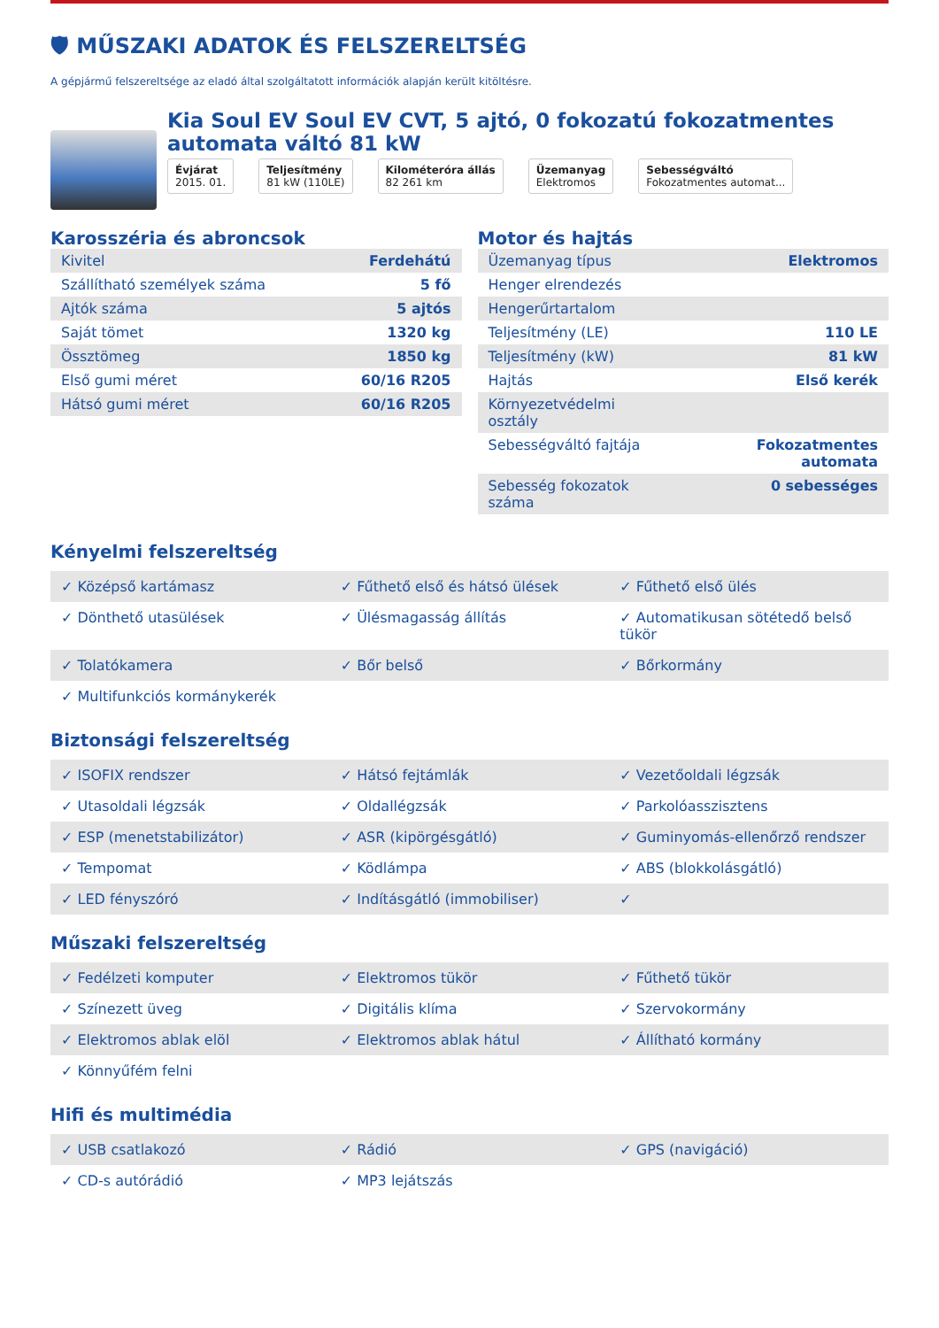🛡 MŰSZAKI ADATOK ÉS FELSZERELTSÉG
A gépjármű felszereltsége az eladó által szolgáltatott információk alapján került kitöltésre.
Kia Soul EV Soul EV CVT, 5 ajtó, 0 fokozatú fokozatmentes automata váltó 81 kW
Évjárat
2015. 01.
Teljesítmény
81 kW (110LE)
Kilométeróra állás
82 261 km
Üzemanyag
Elektromos
Sebességváltó
Fokozatmentes automat...
Karosszéria és abroncsok
| Kivitel | Ferdehátú |
| Szállítható személyek száma | 5 fő |
| Ajtók száma | 5 ajtós |
| Saját tömet | 1320 kg |
| Össztömeg | 1850 kg |
| Első gumi méret | 60/16 R205 |
| Hátsó gumi méret | 60/16 R205 |
Motor és hajtás
| Üzemanyag típus | Elektromos |
| Henger elrendezés | |
| Hengerűrtartalom | |
| Teljesítmény (LE) | 110 LE |
| Teljesítmény (kW) | 81 kW |
| Hajtás | Első kerék |
| Környezetvédelmi osztály | |
| Sebességváltó fajtája | Fokozatmentes automata |
| Sebesség fokozatok száma | 0 sebességes |
Kényelmi felszereltség
| Középső kartámasz | Fűthető első és hátsó ülések | Fűthető első ülés |
| Dönthető utasülések | Ülésmagasság állítás | Automatikusan sötétedő belső tükör |
| Tolatókamera | Bőr belső | Bőrkormány |
| Multifunkciós kormánykerék | | |
Biztonsági felszereltség
| ISOFIX rendszer | Hátsó fejtámlák | Vezetőoldali légzsák |
| Utasoldali légzsák | Oldallégzsák | Parkolóasszisztens |
| ESP (menetstabilizátor) | ASR (kipörgésgátló) | Guminyomás-ellenőrző rendszer |
| Tempomat | Ködlámpa | ABS (blokkolásgátló) |
| LED fényszóró | Indításgátló (immobiliser) | |
Műszaki felszereltség
| Fedélzeti komputer | Elektromos tükör | Fűthető tükör |
| Színezett üveg | Digitális klíma | Szervokormány |
| Elektromos ablak elöl | Elektromos ablak hátul | Állítható kormány |
| Könnyűfém felni | | |
Hifi és multimédia
| USB csatlakozó | Rádió | GPS (navigáció) |
| CD-s autórádió | MP3 lejátszás | |